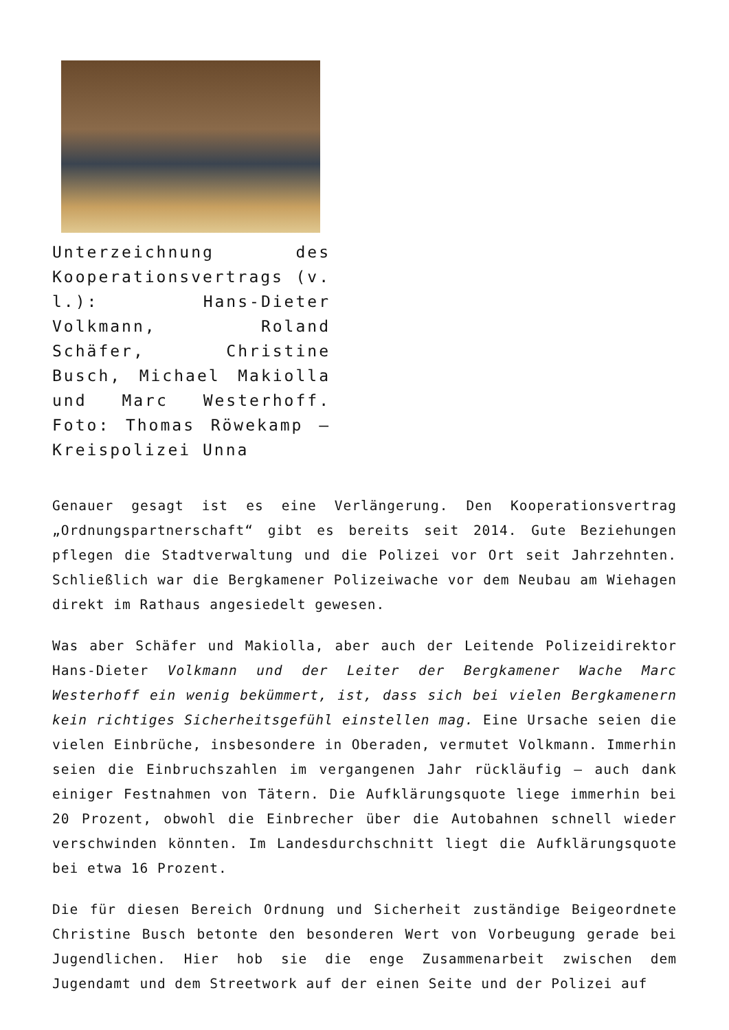Unterzeichnung des Kooperationsvertrags (v. l.): Hans-Dieter Volkmann, Roland Schäfer, Christine Busch, Michael Makiolla und Marc Westerhoff. Foto: Thomas Röwekamp – Kreispolizei Unna
Genauer gesagt ist es eine Verlängerung. Den Kooperationsvertrag „Ordnungspartnerschaft“ gibt es bereits seit 2014. Gute Beziehungen pflegen die Stadtverwaltung und die Polizei vor Ort seit Jahrzehnten. Schließlich war die Bergkamener Polizeiwache vor dem Neubau am Wiehagen direkt im Rathaus angesiedelt gewesen.
Was aber Schäfer und Makiolla, aber auch der Leitende Polizeidirektor Hans-Dieter Volkmann und der Leiter der Bergkamener Wache Marc Westerhoff ein wenig bekümmert, ist, dass sich bei vielen Bergkamenern kein richtiges Sicherheitsgefühl einstellen mag. Eine Ursache seien die vielen Einbrüche, insbesondere in Oberaden, vermutet Volkmann. Immerhin seien die Einbruchszahlen im vergangenen Jahr rückläufig – auch dank einiger Festnahmen von Tätern. Die Aufklärungsquote liege immerhin bei 20 Prozent, obwohl die Einbrecher über die Autobahnen schnell wieder verschwinden könnten. Im Landesdurchschnitt liegt die Aufklärungsquote bei etwa 16 Prozent.
Die für diesen Bereich Ordnung und Sicherheit zuständige Beigeordnete Christine Busch betonte den besonderen Wert von Vorbeugung gerade bei Jugendlichen. Hier hob sie die enge Zusammenarbeit zwischen dem Jugendamt und dem Streetwork auf der einen Seite und der Polizei auf